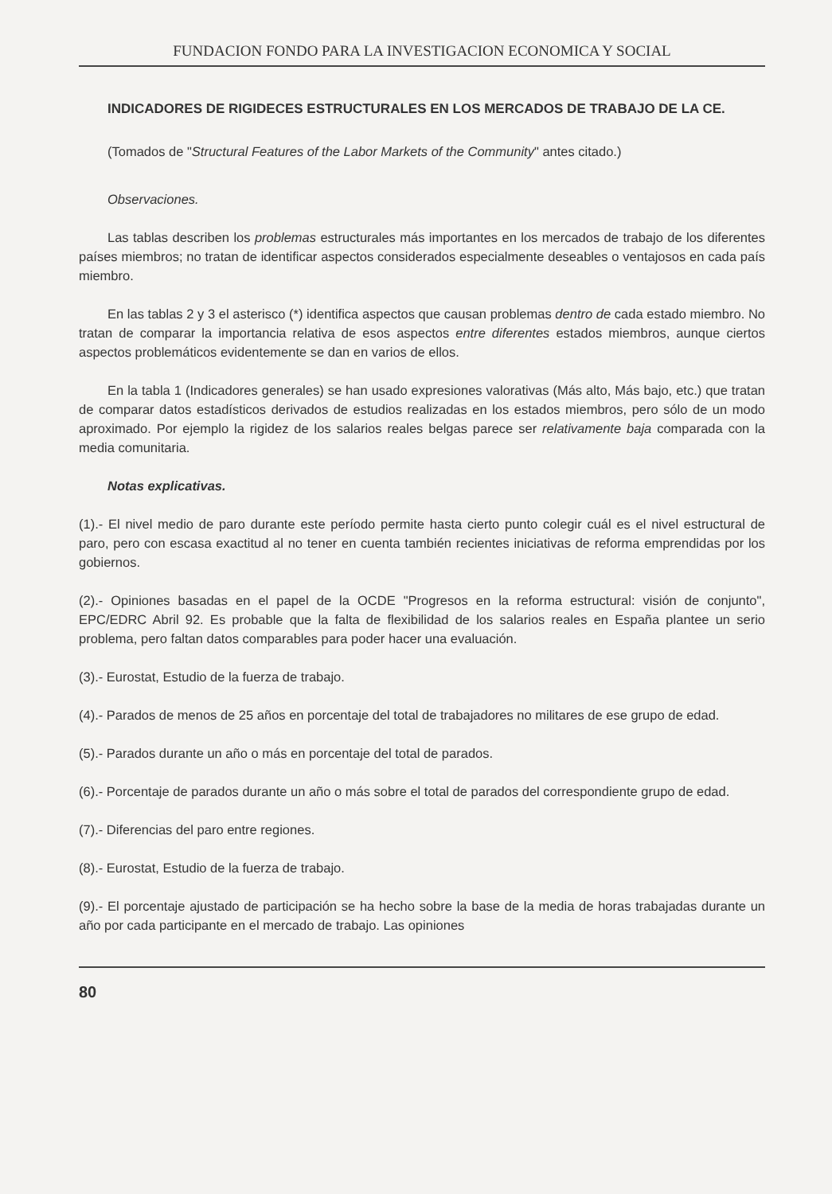FUNDACION FONDO PARA LA INVESTIGACION ECONOMICA Y SOCIAL
INDICADORES DE RIGIDECES ESTRUCTURALES EN LOS MERCADOS DE TRABAJO DE LA CE.
(Tomados de "Structural Features of the Labor Markets of the Community" antes citado.)
Observaciones.
Las tablas describen los problemas estructurales más importantes en los mercados de trabajo de los diferentes países miembros; no tratan de identificar aspectos considerados especialmente deseables o ventajosos en cada país miembro.
En las tablas 2 y 3 el asterisco (*) identifica aspectos que causan problemas dentro de cada estado miembro. No tratan de comparar la importancia relativa de esos aspectos entre diferentes estados miembros, aunque ciertos aspectos problemáticos evidentemente se dan en varios de ellos.
En la tabla 1 (Indicadores generales) se han usado expresiones valorativas (Más alto, Más bajo, etc.) que tratan de comparar datos estadísticos derivados de estudios realizadas en los estados miembros, pero sólo de un modo aproximado. Por ejemplo la rigidez de los salarios reales belgas parece ser relativamente baja comparada con la media comunitaria.
Notas explicativas.
(1).- El nivel medio de paro durante este período permite hasta cierto punto colegir cuál es el nivel estructural de paro, pero con escasa exactitud al no tener en cuenta también recientes iniciativas de reforma emprendidas por los gobiernos.
(2).- Opiniones basadas en el papel de la OCDE "Progresos en la reforma estructural: visión de conjunto", EPC/EDRC Abril 92. Es probable que la falta de flexibilidad de los salarios reales en España plantee un serio problema, pero faltan datos comparables para poder hacer una evaluación.
(3).- Eurostat, Estudio de la fuerza de trabajo.
(4).- Parados de menos de 25 años en porcentaje del total de trabajadores no militares de ese grupo de edad.
(5).- Parados durante un año o más en porcentaje del total de parados.
(6).- Porcentaje de parados durante un año o más sobre el total de parados del correspondiente grupo de edad.
(7).- Diferencias del paro entre regiones.
(8).- Eurostat, Estudio de la fuerza de trabajo.
(9).- El porcentaje ajustado de participación se ha hecho sobre la base de la media de horas trabajadas durante un año por cada participante en el mercado de trabajo. Las opiniones
80